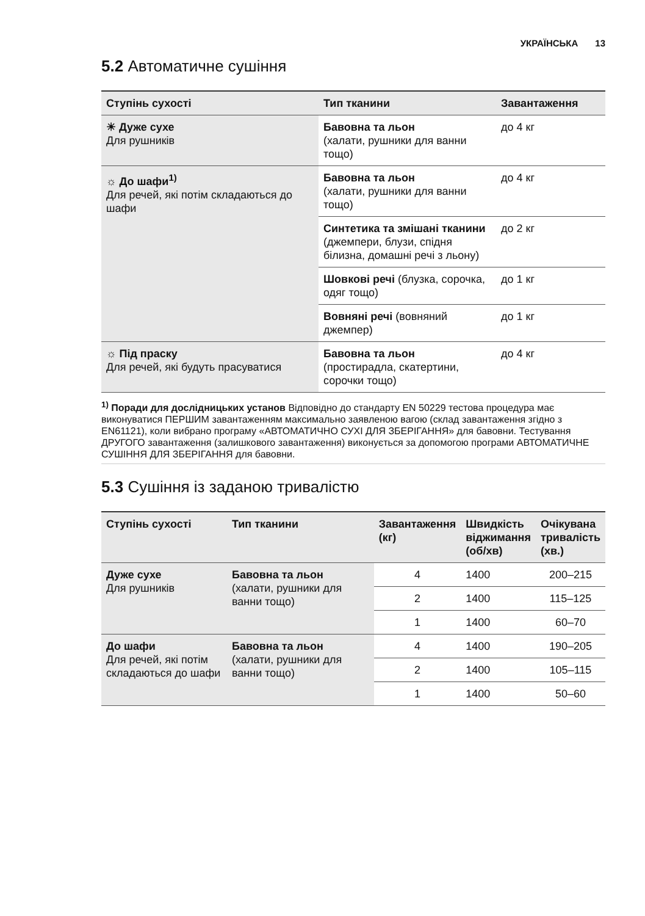УКРАЇНСЬКА 13
5.2 Автоматичне сушіння
| Ступінь сухості | Тип тканини | Завантаження |
| --- | --- | --- |
| ☀ Дуже сухе Для рушників | Бавовна та льон (халати, рушники для ванни тощо) | до 4 кг |
| ☼ До шафи<sup>1)</sup> Для речей, які потім складаються до шафи | Бавовна та льон (халати, рушники для ванни тощо) | до 4 кг |
| | Синтетика та змішані тканини (джемпери, блузи, спідня білизна, домашні речі з льону) | до 2 кг |
| | Шовкові речі (блузка, сорочка, одяг тощо) | до 1 кг |
| | Вовняні речі (вовняний джемпер) | до 1 кг |
| ☼ Під праску Для речей, які будуть прасуватися | Бавовна та льон (простирадла, скатертини, сорочки тощо) | до 4 кг |
<sup>1)</sup> Поради для дослідницьких установ Відповідно до стандарту EN 50229 тестова процедура має виконуватися ПЕРШИМ завантаженням максимально заявленою вагою (склад завантаження згідно з EN61121), коли вибрано програму «АВТОМАТИЧНО СУХІ ДЛЯ ЗБЕРІГАННЯ» для бавовни. Тестування ДРУГОГО завантаження (залишкового завантаження) виконується за допомогою програми АВТОМАТИЧНЕ СУШІННЯ ДЛЯ ЗБЕРІГАННЯ для бавовни.
5.3 Сушіння із заданою тривалістю
| Ступінь сухості | Тип тканини | Завантаження (кг) | Швидкість віджимання (об/хв) | Очікувана тривалість (хв.) |
| --- | --- | --- | --- | --- |
| Дуже сухе Для рушників | Бавовна та льон (халати, рушники для ванни тощо) | 4 | 1400 | 200–215 |
| | | 2 | 1400 | 115–125 |
| | | 1 | 1400 | 60–70 |
| До шафи Для речей, які потім складаються до шафи | Бавовна та льон (халати, рушники для ванни тощо) | 4 | 1400 | 190–205 |
| | | 2 | 1400 | 105–115 |
| | | 1 | 1400 | 50–60 |